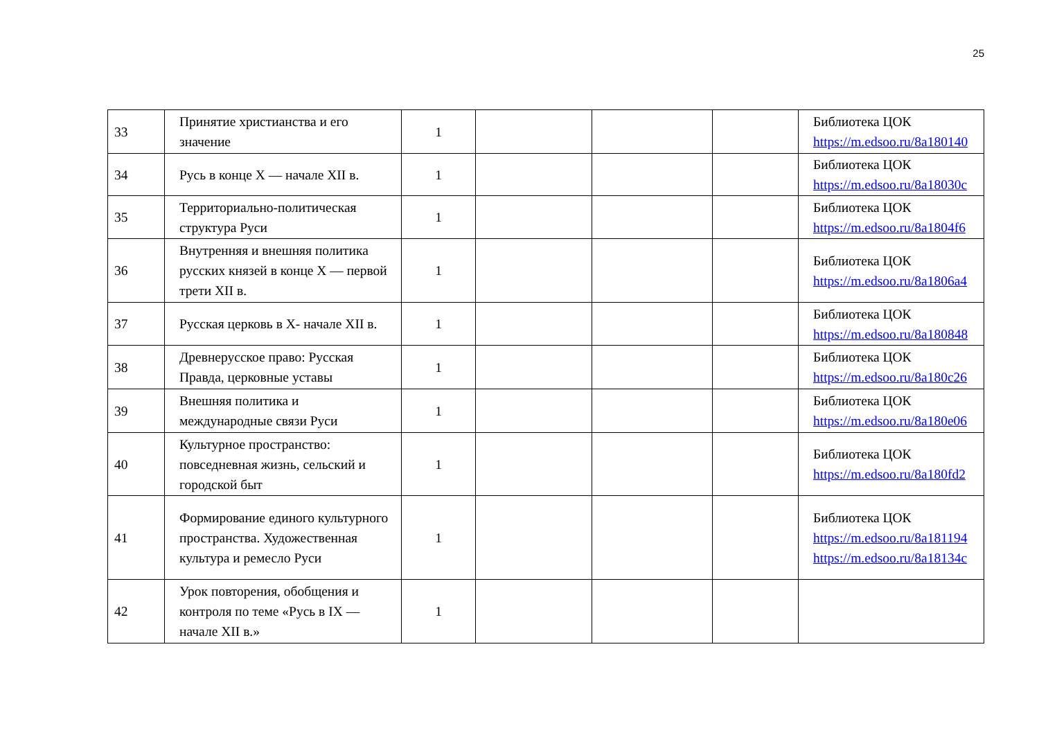25
| 33 | Принятие христианства и его значение | 1 | | | | Библиотека ЦОК https://m.edsoo.ru/8a180140 |
| 34 | Русь в конце X — начале XII в. | 1 | | | | Библиотека ЦОК https://m.edsoo.ru/8a18030c |
| 35 | Территориально-политическая структура Руси | 1 | | | | Библиотека ЦОК https://m.edsoo.ru/8a1804f6 |
| 36 | Внутренняя и внешняя политика русских князей в конце X — первой трети XII в. | 1 | | | | Библиотека ЦОК https://m.edsoo.ru/8a1806a4 |
| 37 | Русская церковь в X- начале XII в. | 1 | | | | Библиотека ЦОК https://m.edsoo.ru/8a180848 |
| 38 | Древнерусское право: Русская Правда, церковные уставы | 1 | | | | Библиотека ЦОК https://m.edsoo.ru/8a180c26 |
| 39 | Внешняя политика и международные связи Руси | 1 | | | | Библиотека ЦОК https://m.edsoo.ru/8a180e06 |
| 40 | Культурное пространство: повседневная жизнь, сельский и городской быт | 1 | | | | Библиотека ЦОК https://m.edsoo.ru/8a180fd2 |
| 41 | Формирование единого культурного пространства. Художественная культура и ремесло Руси | 1 | | | | Библиотека ЦОК https://m.edsoo.ru/8a181194 https://m.edsoo.ru/8a18134c |
| 42 | Урок повторения, обобщения и контроля по теме «Русь в IX — начале XII в.» | 1 | | | | |